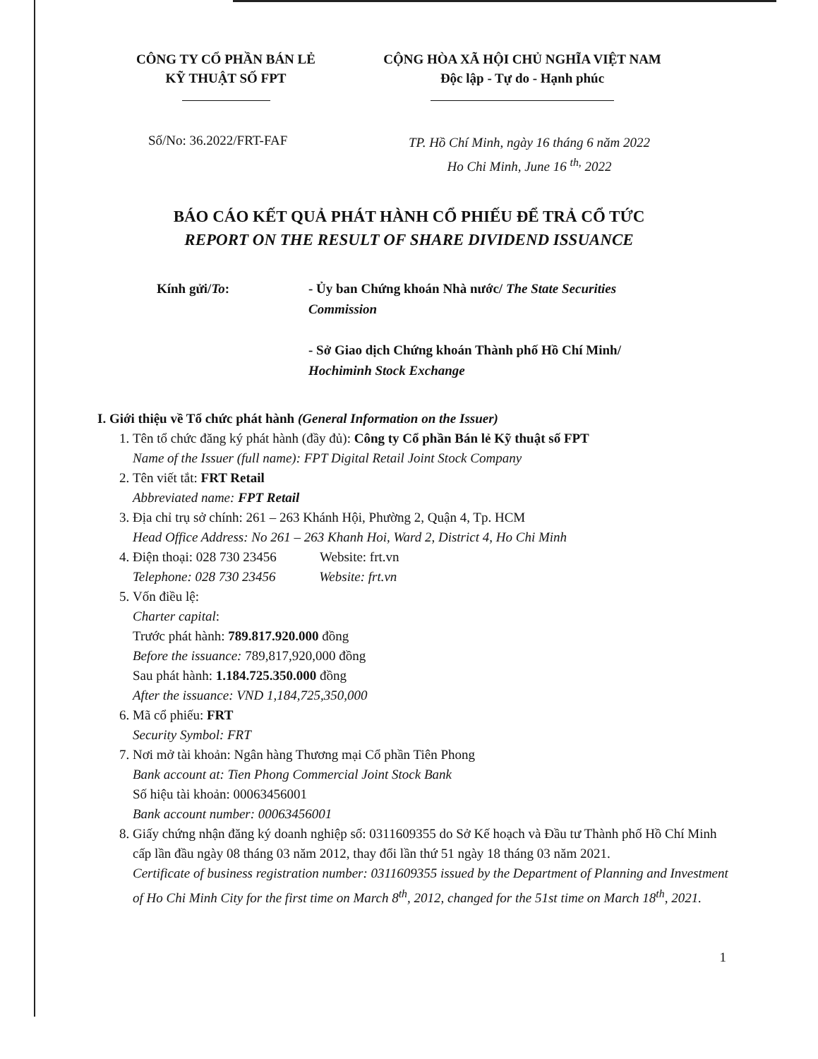CÔNG TY CỔ PHẦN BÁN LẺ
KỸ THUẬT SỐ FPT
CỘNG HÒA XÃ HỘI CHỦ NGHĨA VIỆT NAM
Độc lập - Tự do - Hạnh phúc
Số/No: 36.2022/FRT-FAF
TP. Hồ Chí Minh, ngày 16 tháng 6 năm 2022
Ho Chi Minh, June 16 <sup>th,</sup> 2022
BÁO CÁO KẾT QUẢ PHÁT HÀNH CỔ PHIẾU ĐỂ TRẢ CỔ TỨC
REPORT ON THE RESULT OF SHARE DIVIDEND ISSUANCE
Kính gửi/To: - Ủy ban Chứng khoán Nhà nước/ The State Securities Commission
- Sở Giao dịch Chứng khoán Thành phố Hồ Chí Minh/ Hochiminh Stock Exchange
I. Giới thiệu về Tổ chức phát hành (General Information on the Issuer)
1. Tên tổ chức đăng ký phát hành (đầy đủ): Công ty Cổ phần Bán lẻ Kỹ thuật số FPT
Name of the Issuer (full name): FPT Digital Retail Joint Stock Company
2. Tên viết tắt: FRT Retail
Abbreviated name: FPT Retail
3. Địa chỉ trụ sở chính: 261 – 263 Khánh Hội, Phường 2, Quận 4, Tp. HCM
Head Office Address: No 261 – 263 Khanh Hoi, Ward 2, District 4, Ho Chi Minh
4. Điện thoại: 028 730 23456 Website: frt.vn
Telephone: 028 730 23456 Website: frt.vn
5. Vốn điều lệ:
Charter capital:
Trước phát hành: 789.817.920.000 đồng
Before the issuance: 789,817,920,000 đồng
Sau phát hành: 1.184.725.350.000 đồng
After the issuance: VND 1,184,725,350,000
6. Mã cổ phiếu: FRT
Security Symbol: FRT
7. Nơi mở tài khoản: Ngân hàng Thương mại Cổ phần Tiên Phong
Bank account at: Tien Phong Commercial Joint Stock Bank
Số hiệu tài khoản: 00063456001
Bank account number: 00063456001
8. Giấy chứng nhận đăng ký doanh nghiệp số: 0311609355 do Sở Kế hoạch và Đầu tư Thành phố Hồ Chí Minh cấp lần đầu ngày 08 tháng 03 năm 2012, thay đổi lần thứ 51 ngày 18 tháng 03 năm 2021.
Certificate of business registration number: 0311609355 issued by the Department of Planning and Investment of Ho Chi Minh City for the first time on March 8<sup>th</sup>, 2012, changed for the 51st time on March 18<sup>th</sup>, 2021.
1